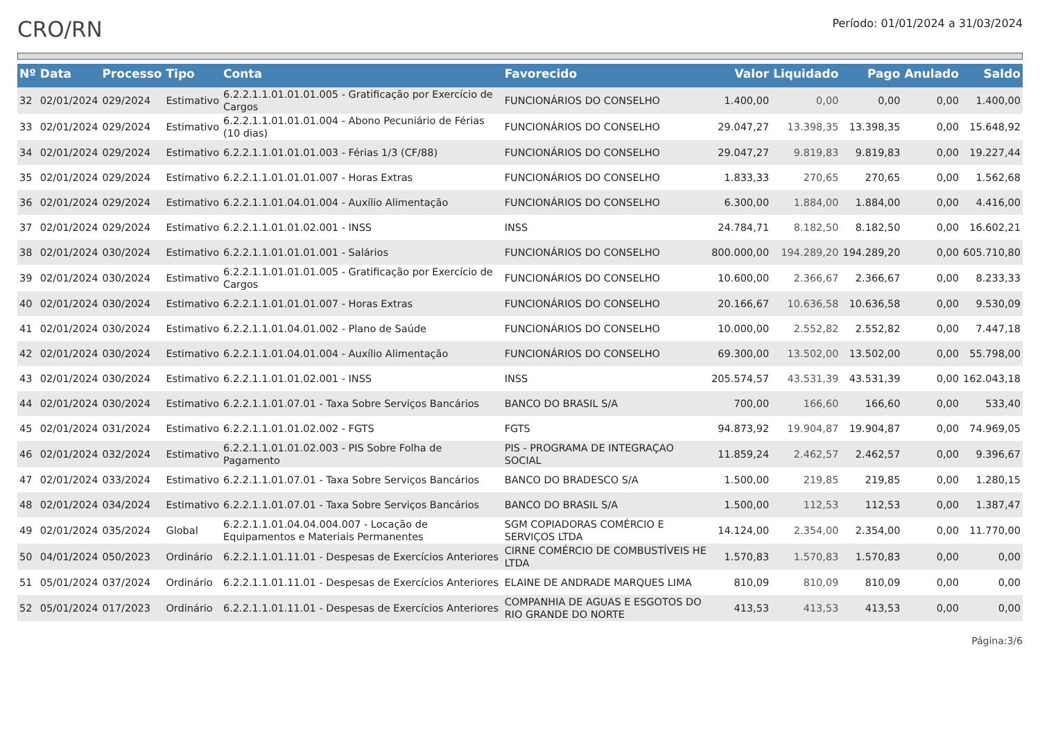CRO/RN
Período: 01/01/2024 a 31/03/2024
| Nº | Data | Processo | Tipo | Conta | Favorecido | Valor | Liquidado | Pago | Anulado | Saldo |
| --- | --- | --- | --- | --- | --- | --- | --- | --- | --- | --- |
| 32 | 02/01/2024 | 029/2024 | Estimativo | 6.2.2.1.1.01.01.01.005 - Gratificação por Exercício de Cargos | FUNCIONÁRIOS DO CONSELHO | 1.400,00 | 0,00 | 0,00 | 0,00 | 1.400,00 |
| 33 | 02/01/2024 | 029/2024 | Estimativo | 6.2.2.1.1.01.01.01.004 - Abono Pecuniário de Férias (10 dias) | FUNCIONÁRIOS DO CONSELHO | 29.047,27 | 13.398,35 | 13.398,35 | 0,00 | 15.648,92 |
| 34 | 02/01/2024 | 029/2024 | Estimativo | 6.2.2.1.1.01.01.01.003 - Férias 1/3 (CF/88) | FUNCIONÁRIOS DO CONSELHO | 29.047,27 | 9.819,83 | 9.819,83 | 0,00 | 19.227,44 |
| 35 | 02/01/2024 | 029/2024 | Estimativo | 6.2.2.1.1.01.01.01.007 - Horas Extras | FUNCIONÁRIOS DO CONSELHO | 1.833,33 | 270,65 | 270,65 | 0,00 | 1.562,68 |
| 36 | 02/01/2024 | 029/2024 | Estimativo | 6.2.2.1.1.01.04.01.004 - Auxílio Alimentação | FUNCIONÁRIOS DO CONSELHO | 6.300,00 | 1.884,00 | 1.884,00 | 0,00 | 4.416,00 |
| 37 | 02/01/2024 | 029/2024 | Estimativo | 6.2.2.1.1.01.01.02.001 - INSS | INSS | 24.784,71 | 8.182,50 | 8.182,50 | 0,00 | 16.602,21 |
| 38 | 02/01/2024 | 030/2024 | Estimativo | 6.2.2.1.1.01.01.01.001 - Salários | FUNCIONÁRIOS DO CONSELHO | 800.000,00 | 194.289,20 | 194.289,20 | 0,00 | 605.710,80 |
| 39 | 02/01/2024 | 030/2024 | Estimativo | 6.2.2.1.1.01.01.01.005 - Gratificação por Exercício de Cargos | FUNCIONÁRIOS DO CONSELHO | 10.600,00 | 2.366,67 | 2.366,67 | 0,00 | 8.233,33 |
| 40 | 02/01/2024 | 030/2024 | Estimativo | 6.2.2.1.1.01.01.01.007 - Horas Extras | FUNCIONÁRIOS DO CONSELHO | 20.166,67 | 10.636,58 | 10.636,58 | 0,00 | 9.530,09 |
| 41 | 02/01/2024 | 030/2024 | Estimativo | 6.2.2.1.1.01.04.01.002 - Plano de Saúde | FUNCIONÁRIOS DO CONSELHO | 10.000,00 | 2.552,82 | 2.552,82 | 0,00 | 7.447,18 |
| 42 | 02/01/2024 | 030/2024 | Estimativo | 6.2.2.1.1.01.04.01.004 - Auxílio Alimentação | FUNCIONÁRIOS DO CONSELHO | 69.300,00 | 13.502,00 | 13.502,00 | 0,00 | 55.798,00 |
| 43 | 02/01/2024 | 030/2024 | Estimativo | 6.2.2.1.1.01.01.02.001 - INSS | INSS | 205.574,57 | 43.531,39 | 43.531,39 | 0,00 | 162.043,18 |
| 44 | 02/01/2024 | 030/2024 | Estimativo | 6.2.2.1.1.01.07.01 - Taxa Sobre Serviços Bancários | BANCO DO BRASIL S/A | 700,00 | 166,60 | 166,60 | 0,00 | 533,40 |
| 45 | 02/01/2024 | 031/2024 | Estimativo | 6.2.2.1.1.01.01.02.002 - FGTS | FGTS | 94.873,92 | 19.904,87 | 19.904,87 | 0,00 | 74.969,05 |
| 46 | 02/01/2024 | 032/2024 | Estimativo | 6.2.2.1.1.01.01.02.003 - PIS Sobre Folha de Pagamento | PIS - PROGRAMA DE INTEGRAÇAO SOCIAL | 11.859,24 | 2.462,57 | 2.462,57 | 0,00 | 9.396,67 |
| 47 | 02/01/2024 | 033/2024 | Estimativo | 6.2.2.1.1.01.07.01 - Taxa Sobre Serviços Bancários | BANCO DO BRADESCO S/A | 1.500,00 | 219,85 | 219,85 | 0,00 | 1.280,15 |
| 48 | 02/01/2024 | 034/2024 | Estimativo | 6.2.2.1.1.01.07.01 - Taxa Sobre Serviços Bancários | BANCO DO BRASIL S/A | 1.500,00 | 112,53 | 112,53 | 0,00 | 1.387,47 |
| 49 | 02/01/2024 | 035/2024 | Global | 6.2.2.1.1.01.04.04.004.007 - Locação de Equipamentos e Materiais Permanentes | SGM COPIADORAS COMÉRCIO E SERVIÇOS LTDA | 14.124,00 | 2.354,00 | 2.354,00 | 0,00 | 11.770,00 |
| 50 | 04/01/2024 | 050/2023 | Ordinário | 6.2.2.1.1.01.11.01 - Despesas de Exercícios Anteriores | CIRNE COMÉRCIO DE COMBUSTÍVEIS HE LTDA | 1.570,83 | 1.570,83 | 1.570,83 | 0,00 | 0,00 |
| 51 | 05/01/2024 | 037/2024 | Ordinário | 6.2.2.1.1.01.11.01 - Despesas de Exercícios Anteriores | ELAINE DE ANDRADE MARQUES LIMA | 810,09 | 810,09 | 810,09 | 0,00 | 0,00 |
| 52 | 05/01/2024 | 017/2023 | Ordinário | 6.2.2.1.1.01.11.01 - Despesas de Exercícios Anteriores | COMPANHIA DE AGUAS E ESGOTOS DO RIO GRANDE DO NORTE | 413,53 | 413,53 | 413,53 | 0,00 | 0,00 |
Página:3/6